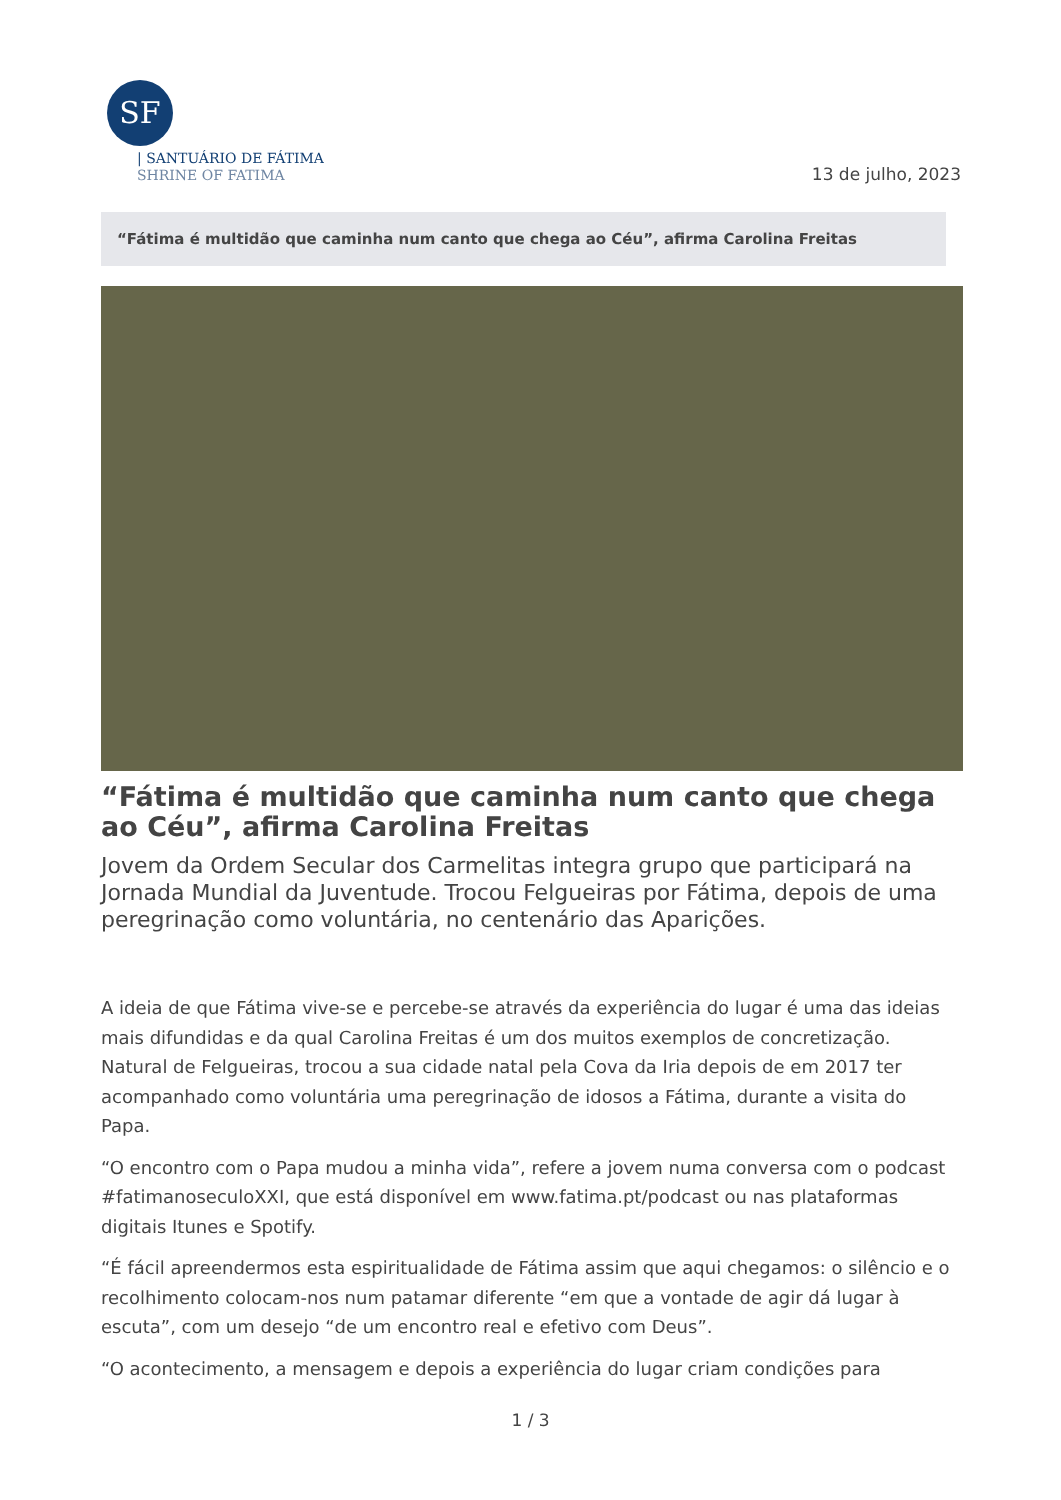SF
| SANTUÁRIO DE FÁTIMA
SHRINE OF FATIMA
13 de julho, 2023
“Fátima é multidão que caminha num canto que chega ao Céu”, afirma Carolina Freitas
“Fátima é multidão que caminha num canto que chega ao Céu”, afirma Carolina Freitas
Jovem da Ordem Secular dos Carmelitas integra grupo que participará na Jornada Mundial da Juventude. Trocou Felgueiras por Fátima, depois de uma peregrinação como voluntária, no centenário das Aparições.
A ideia de que Fátima vive-se e percebe-se através da experiência do lugar é uma das ideias mais difundidas e da qual Carolina Freitas é um dos muitos exemplos de concretização. Natural de Felgueiras, trocou a sua cidade natal pela Cova da Iria depois de em 2017 ter acompanhado como voluntária uma peregrinação de idosos a Fátima, durante a visita do Papa.
“O encontro com o Papa mudou a minha vida”, refere a jovem numa conversa com o podcast #fatimanoseculoXXI, que está disponível em www.fatima.pt/podcast ou nas plataformas digitais Itunes e Spotify.
“É fácil apreendermos esta espiritualidade de Fátima assim que aqui chegamos: o silêncio e o recolhimento colocam-nos num patamar diferente “em que a vontade de agir dá lugar à escuta”, com um desejo “de um encontro real e efetivo com Deus”.
“O acontecimento, a mensagem e depois a experiência do lugar criam condições para
1 / 3